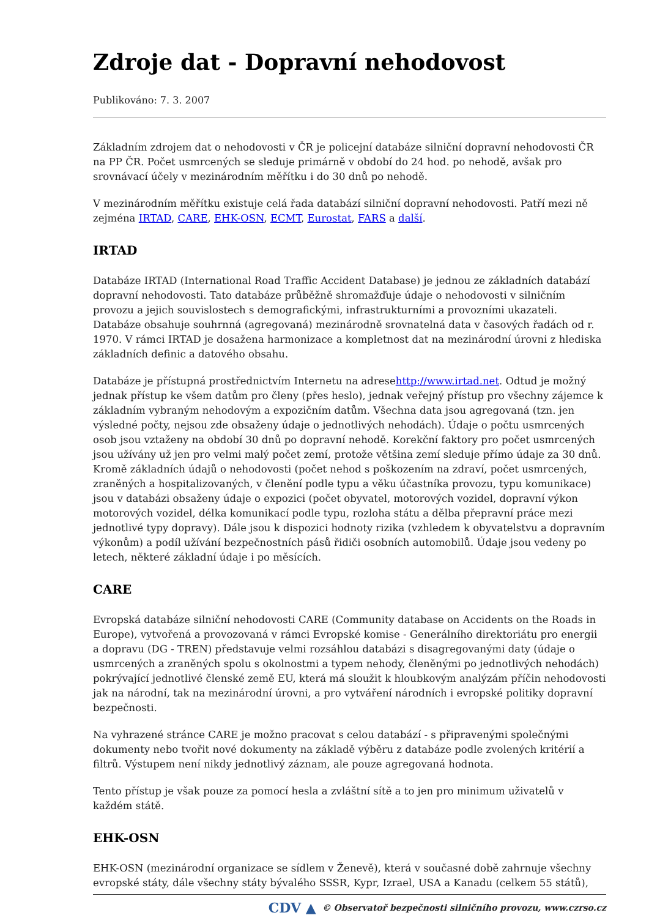Zdroje dat - Dopravní nehodovost
Publikováno: 7. 3. 2007
Základním zdrojem dat o nehodovosti v ČR je policejní databáze silniční dopravní nehodovosti ČR na PP ČR. Počet usmrcených se sleduje primárně v období do 24 hod. po nehodě, avšak pro srovnávací účely v mezinárodním měřítku i do 30 dnů po nehodě.
V mezinárodním měřítku existuje celá řada databází silniční dopravní nehodovosti. Patří mezi ně zejména IRTAD, CARE, EHK-OSN, ECMT, Eurostat, FARS a další.
IRTAD
Databáze IRTAD (International Road Traffic Accident Database) je jednou ze základních databází dopravní nehodovosti. Tato databáze průběžně shromažďuje údaje o nehodovosti v silničním provozu a jejich souvislostech s demografickými, infrastrukturními a provozními ukazateli. Databáze obsahuje souhrnná (agregovaná) mezinárodně srovnatelná data v časových řadách od r. 1970. V rámci IRTAD je dosažena harmonizace a kompletnost dat na mezinárodní úrovni z hlediska základních definic a datového obsahu.
Databáze je přístupná prostřednictvím Internetu na adresehttp://www.irtad.net. Odtud je možný jednak přístup ke všem datům pro členy (přes heslo), jednak veřejný přístup pro všechny zájemce k základním vybraným nehodovým a expozičním datům. Všechna data jsou agregovaná (tzn. jen výsledné počty, nejsou zde obsaženy údaje o jednotlivých nehodách). Údaje o počtu usmrcených osob jsou vztaženy na období 30 dnů po dopravní nehodě. Korekční faktory pro počet usmrcených jsou užívány už jen pro velmi malý počet zemí, protože většina zemí sleduje přímo údaje za 30 dnů. Kromě základních údajů o nehodovosti (počet nehod s poškozením na zdraví, počet usmrcených, zraněných a hospitalizovaných, v členění podle typu a věku účastníka provozu, typu komunikace) jsou v databázi obsaženy údaje o expozici (počet obyvatel, motorových vozidel, dopravní výkon motorových vozidel, délka komunikací podle typu, rozloha státu a dělba přepravní práce mezi jednotlivé typy dopravy). Dále jsou k dispozici hodnoty rizika (vzhledem k obyvatelstvu a dopravním výkonům) a podíl užívání bezpečnostních pásů řidiči osobních automobilů. Údaje jsou vedeny po letech, některé základní údaje i po měsících.
CARE
Evropská databáze silniční nehodovosti CARE (Community database on Accidents on the Roads in Europe), vytvořená a provozovaná v rámci Evropské komise - Generálního direktoriátu pro energii a dopravu (DG - TREN) představuje velmi rozsáhlou databázi s disagregovanými daty (údaje o usmrcených a zraněných spolu s okolnostmi a typem nehody, členěnými po jednotlivých nehodách) pokrývající jednotlivé členské země EU, která má sloužit k hloubkovým analýzám příčin nehodovosti jak na národní, tak na mezinárodní úrovni, a pro vytváření národních i evropské politiky dopravní bezpečnosti.
Na vyhrazené stránce CARE je možno pracovat s celou databází - s připravenými společnými dokumenty nebo tvořit nové dokumenty na základě výběru z databáze podle zvolených kritérií a filtrů. Výstupem není nikdy jednotlivý záznam, ale pouze agregovaná hodnota.
Tento přístup je však pouze za pomocí hesla a zvláštní sítě a to jen pro minimum uživatelů v každém státě.
EHK-OSN
EHK-OSN (mezinárodní organizace se sídlem v Ženevě), která v současné době zahrnuje všechny evropské státy, dále všechny státy bývalého SSSR, Kypr, Izrael, USA a Kanadu (celkem 55 států),
CDV ▲ © Observatoř bezpečnosti silničního provozu, www.czrso.cz